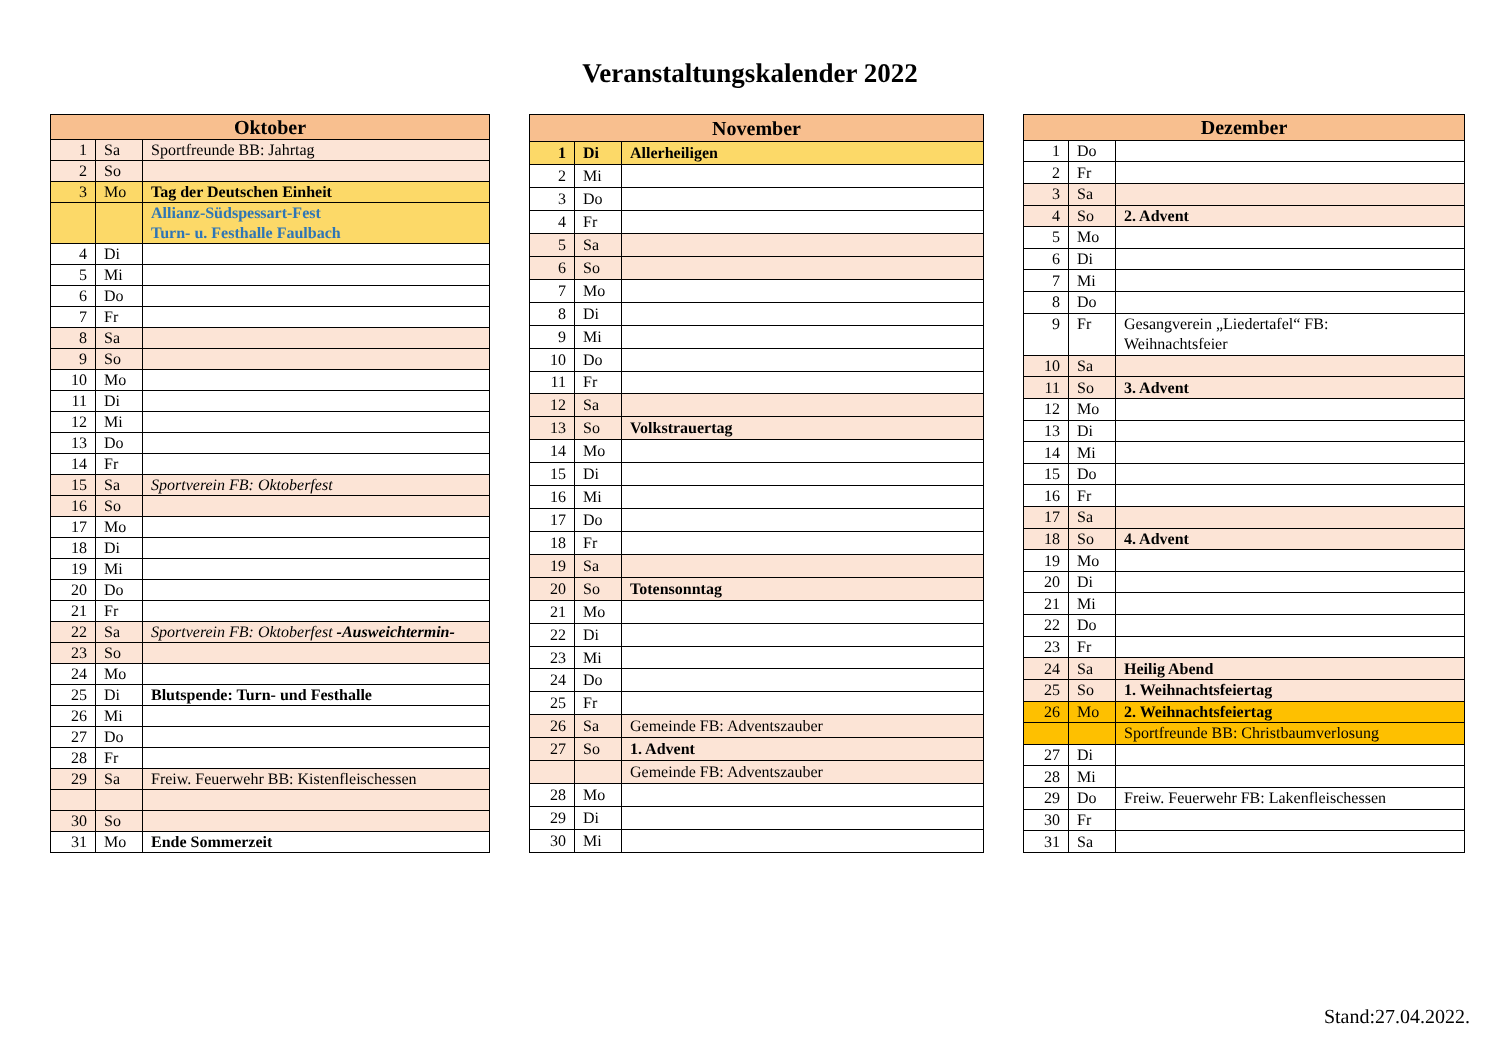Veranstaltungskalender 2022
| Oktober | | |
| --- | --- | --- |
| 1 | Sa | Sportfreunde BB: Jahrtag |
| 2 | So | |
| 3 | Mo | Tag der Deutschen Einheit |
| | | Allianz-Südspessart-Fest Turn- u. Festhalle Faulbach |
| 4 | Di | |
| 5 | Mi | |
| 6 | Do | |
| 7 | Fr | |
| 8 | Sa | |
| 9 | So | |
| 10 | Mo | |
| 11 | Di | |
| 12 | Mi | |
| 13 | Do | |
| 14 | Fr | |
| 15 | Sa | Sportverein FB: Oktoberfest |
| 16 | So | |
| 17 | Mo | |
| 18 | Di | |
| 19 | Mi | |
| 20 | Do | |
| 21 | Fr | |
| 22 | Sa | Sportverein FB: Oktoberfest -Ausweichtermin- |
| 23 | So | |
| 24 | Mo | |
| 25 | Di | Blutspende: Turn- und Festhalle |
| 26 | Mi | |
| 27 | Do | |
| 28 | Fr | |
| 29 | Sa | Freiw. Feuerwehr BB: Kistenfleischessen |
| 30 | So | |
| 31 | Mo | Ende Sommerzeit |
| November | | |
| --- | --- | --- |
| 1 | Di | Allerheiligen |
| 2 | Mi | |
| 3 | Do | |
| 4 | Fr | |
| 5 | Sa | |
| 6 | So | |
| 7 | Mo | |
| 8 | Di | |
| 9 | Mi | |
| 10 | Do | |
| 11 | Fr | |
| 12 | Sa | |
| 13 | So | Volkstrauertag |
| 14 | Mo | |
| 15 | Di | |
| 16 | Mi | |
| 17 | Do | |
| 18 | Fr | |
| 19 | Sa | |
| 20 | So | Totensonntag |
| 21 | Mo | |
| 22 | Di | |
| 23 | Mi | |
| 24 | Do | |
| 25 | Fr | |
| 26 | Sa | Gemeinde FB: Adventszauber |
| 27 | So | 1. Advent |
| | | Gemeinde FB: Adventszauber |
| 28 | Mo | |
| 29 | Di | |
| 30 | Mi | |
| Dezember | | |
| --- | --- | --- |
| 1 | Do | |
| 2 | Fr | |
| 3 | Sa | |
| 4 | So | 2. Advent |
| 5 | Mo | |
| 6 | Di | |
| 7 | Mi | |
| 8 | Do | |
| 9 | Fr | Gesangverein „Liedertafel“ FB: Weihnachtsfeier |
| 10 | Sa | |
| 11 | So | 3. Advent |
| 12 | Mo | |
| 13 | Di | |
| 14 | Mi | |
| 15 | Do | |
| 16 | Fr | |
| 17 | Sa | |
| 18 | So | 4. Advent |
| 19 | Mo | |
| 20 | Di | |
| 21 | Mi | |
| 22 | Do | |
| 23 | Fr | |
| 24 | Sa | Heilig Abend |
| 25 | So | 1. Weihnachtsfeiertag |
| 26 | Mo | 2. Weihnachtsfeiertag |
| | | Sportfreunde BB: Christbaumverlosung |
| 27 | Di | |
| 28 | Mi | |
| 29 | Do | Freiw. Feuerwehr FB: Lakenfleischessen |
| 30 | Fr | |
| 31 | Sa | |
Stand:27.04.2022.